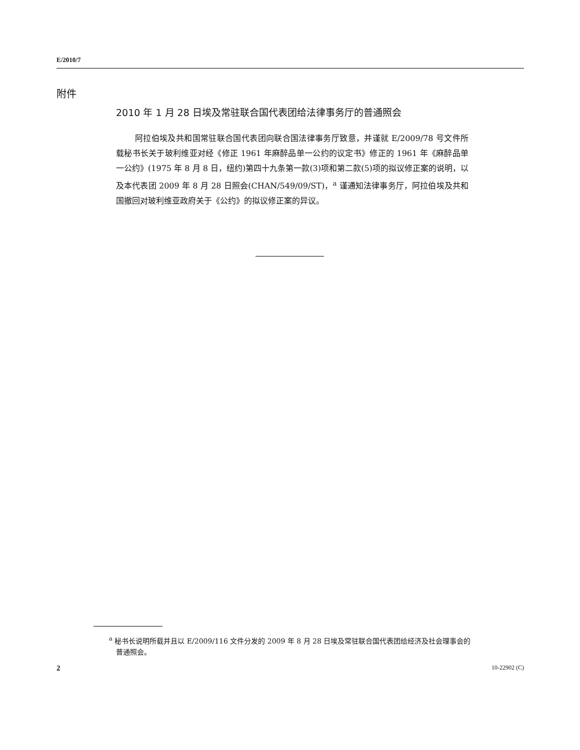E/2010/7
附件
2010 年 1 月 28 日埃及常驻联合国代表团给法律事务厅的普通照会
阿拉伯埃及共和国常驻联合国代表团向联合国法律事务厅致意，并谨就 E/2009/78 号文件所载秘书长关于玻利维亚对经《修正 1961 年麻醉品单一公约的议定书》修正的 1961 年《麻醉品单一公约》(1975 年 8 月 8 日，纽约)第四十九条第一款(3)项和第二款(5)项的拟议修正案的说明，以及本代表团 2009 年 8 月 28 日照会(CHAN/549/09/ST)，<sup>a</sup> 谨通知法律事务厅，阿拉伯埃及共和国撤回对玻利维亚政府关于《公约》的拟议修正案的异议。
<sup>a</sup> 秘书长说明所载并且以 E/2009/116 文件分发的 2009 年 8 月 28 日埃及常驻联合国代表团给经济及社会理事会的普通照会。
2 10-22902 (C)